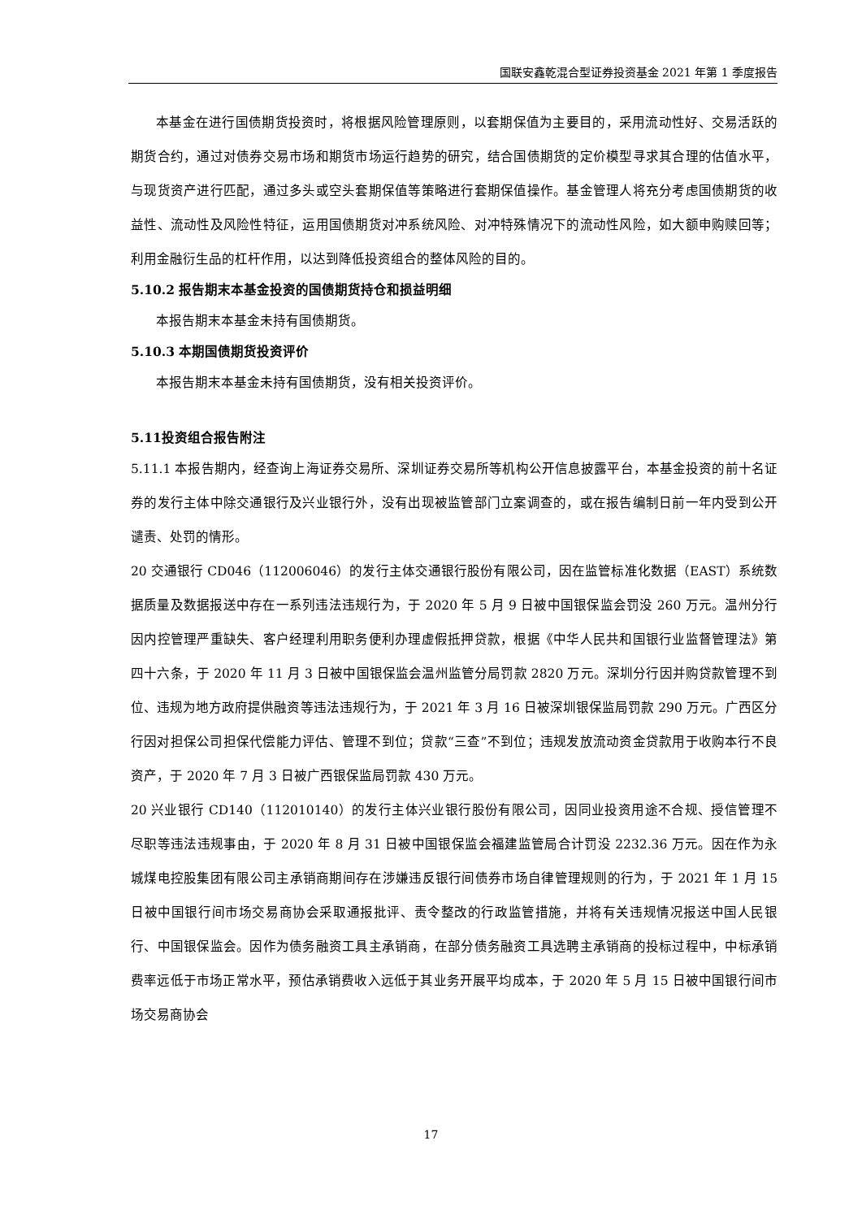国联安鑫乾混合型证券投资基金 2021 年第 1 季度报告
本基金在进行国债期货投资时，将根据风险管理原则，以套期保值为主要目的，采用流动性好、交易活跃的期货合约，通过对债券交易市场和期货市场运行趋势的研究，结合国债期货的定价模型寻求其合理的估值水平，与现货资产进行匹配，通过多头或空头套期保值等策略进行套期保值操作。基金管理人将充分考虑国债期货的收益性、流动性及风险性特征，运用国债期货对冲系统风险、对冲特殊情况下的流动性风险，如大额申购赎回等；利用金融衍生品的杠杆作用，以达到降低投资组合的整体风险的目的。
5.10.2 报告期末本基金投资的国债期货持仓和损益明细
本报告期末本基金未持有国债期货。
5.10.3 本期国债期货投资评价
本报告期末本基金未持有国债期货，没有相关投资评价。
5.11投资组合报告附注
5.11.1 本报告期内，经查询上海证券交易所、深圳证券交易所等机构公开信息披露平台，本基金投资的前十名证券的发行主体中除交通银行及兴业银行外，没有出现被监管部门立案调查的，或在报告编制日前一年内受到公开谴责、处罚的情形。
20 交通银行 CD046（112006046）的发行主体交通银行股份有限公司，因在监管标准化数据（EAST）系统数据质量及数据报送中存在一系列违法违规行为，于 2020 年 5 月 9 日被中国银保监会罚没 260 万元。温州分行因内控管理严重缺失、客户经理利用职务便利办理虚假抵押贷款，根据《中华人民共和国银行业监督管理法》第四十六条，于 2020 年 11 月 3 日被中国银保监会温州监管分局罚款 2820 万元。深圳分行因并购贷款管理不到位、违规为地方政府提供融资等违法违规行为，于 2021 年 3 月 16 日被深圳银保监局罚款 290 万元。广西区分行因对担保公司担保代偿能力评估、管理不到位；贷款“三查”不到位；违规发放流动资金贷款用于收购本行不良资产，于 2020 年 7 月 3 日被广西银保监局罚款 430 万元。
20 兴业银行 CD140（112010140）的发行主体兴业银行股份有限公司，因同业投资用途不合规、授信管理不尽职等违法违规事由，于 2020 年 8 月 31 日被中国银保监会福建监管局合计罚没 2232.36 万元。因在作为永城煤电控股集团有限公司主承销商期间存在涉嫌违反银行间债券市场自律管理规则的行为，于 2021 年 1 月 15 日被中国银行间市场交易商协会采取通报批评、责令整改的行政监管措施，并将有关违规情况报送中国人民银行、中国银保监会。因作为债务融资工具主承销商，在部分债务融资工具选聘主承销商的投标过程中，中标承销费率远低于市场正常水平，预估承销费收入远低于其业务开展平均成本，于 2020 年 5 月 15 日被中国银行间市场交易商协会
17